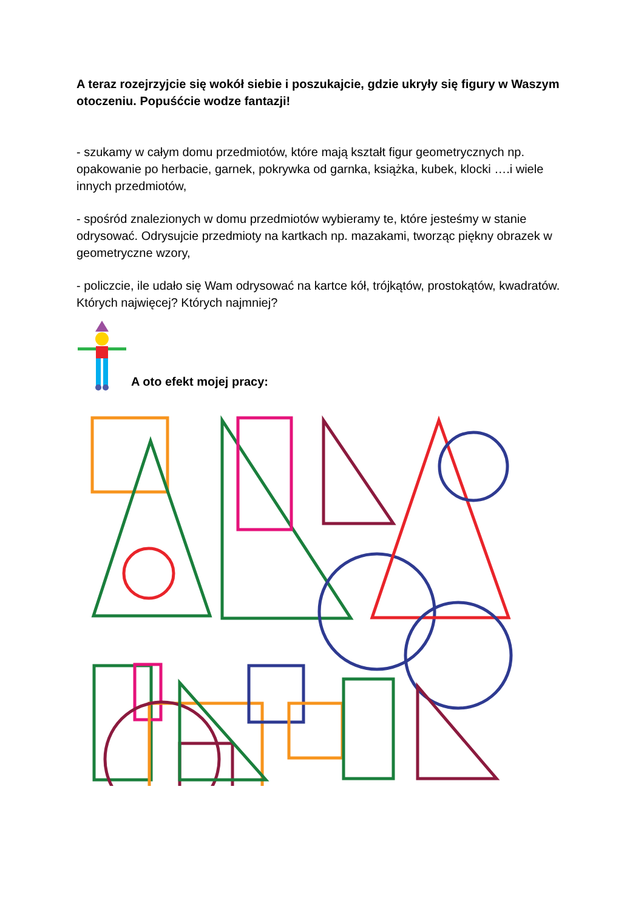A teraz rozejrzyjcie się wokół siebie i poszukajcie, gdzie ukryły się figury w Waszym otoczeniu. Popuśćcie wodze fantazji!
- szukamy w całym domu przedmiotów, które mają kształt figur geometrycznych np. opakowanie po herbacie, garnek, pokrywka od garnka, książka, kubek, klocki ….i wiele innych przedmiotów,
- spośród znalezionych w domu przedmiotów wybieramy te, które jesteśmy w stanie odrysować. Odrysujcie przedmioty na kartkach np. mazakami, tworząc piękny obrazek w geometryczne wzory,
- policzcie, ile udało się Wam odrysować na kartce kół, trójkątów, prostokątów, kwadratów. Których najwięcej? Których najmniej?
A oto efekt mojej pracy: